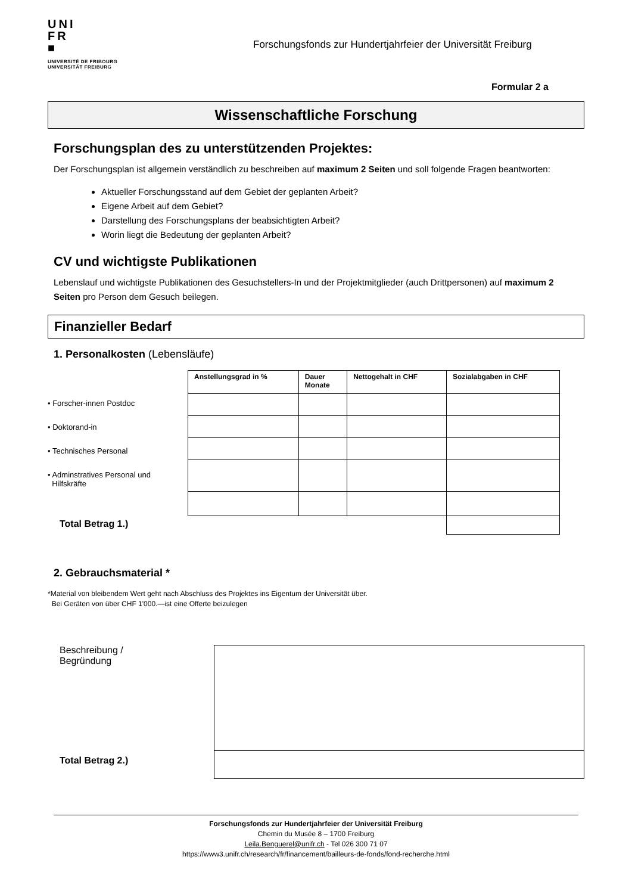UNI
FR
■
UNIVERSITÉ DE FRIBOURG
UNIVERSITÄT FREIBURG
Forschungsfonds zur Hundertjahrfeier der Universität Freiburg
Formular 2 a
Wissenschaftliche Forschung
Forschungsplan des zu unterstützenden Projektes:
Der Forschungsplan ist allgemein verständlich zu beschreiben auf maximum 2 Seiten und soll folgende Fragen beantworten:
Aktueller Forschungsstand auf dem Gebiet der geplanten Arbeit?
Eigene Arbeit auf dem Gebiet?
Darstellung des Forschungsplans der beabsichtigten Arbeit?
Worin liegt die Bedeutung der geplanten Arbeit?
CV und wichtigste Publikationen
Lebenslauf und wichtigste Publikationen des Gesuchstellers-In und der Projektmitglieder (auch Drittpersonen) auf maximum 2 Seiten pro Person dem Gesuch beilegen.
Finanzieller Bedarf
1. Personalkosten (Lebensläufe)
• Forscher-innen Postdoc
• Doktorand-in
• Technisches Personal
• Adminstratives Personal und
Hilfskräfte
| Anstellungsgrad in % | Dauer Monate | Nettogehalt in CHF | Sozialabgaben in CHF |
| --- | --- | --- | --- |
Total Betrag 1.)
2. Gebrauchsmaterial *
*Material von bleibendem Wert geht nach Abschluss des Projektes ins Eigentum der Universität über.
Bei Geräten von über CHF 1'000.—ist eine Offerte beizulegen
Beschreibung /
Begründung
Total Betrag 2.)
Forschungsfonds zur Hundertjahrfeier der Universität Freiburg
Chemin du Musée 8 – 1700 Freiburg
Leila.Benguerel@unifr.ch - Tel 026 300 71 07
https://www3.unifr.ch/research/fr/financement/bailleurs-de-fonds/fond-recherche.html